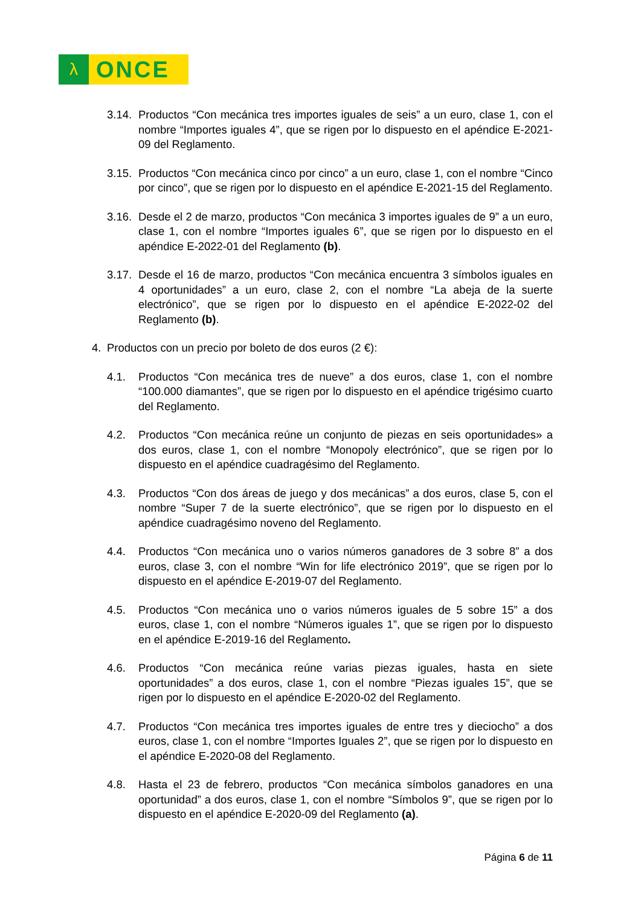λ
ONCE
3.14.
Productos “Con mecánica tres importes iguales de seis” a un euro, clase 1, con el nombre “Importes iguales 4”, que se rigen por lo dispuesto en el apéndice E-2021-09 del Reglamento.
3.15.
Productos “Con mecánica cinco por cinco” a un euro, clase 1, con el nombre “Cinco por cinco”, que se rigen por lo dispuesto en el apéndice E-2021-15 del Reglamento.
3.16.
Desde el 2 de marzo, productos “Con mecánica 3 importes iguales de 9” a un euro, clase 1, con el nombre “Importes iguales 6”, que se rigen por lo dispuesto en el apéndice E-2022-01 del Reglamento (b).
3.17.
Desde el 16 de marzo, productos “Con mecánica encuentra 3 símbolos iguales en 4 oportunidades” a un euro, clase 2, con el nombre “La abeja de la suerte electrónico”, que se rigen por lo dispuesto en el apéndice E-2022-02 del Reglamento (b).
4. Productos con un precio por boleto de dos euros (2 €):
4.1. Productos “Con mecánica tres de nueve” a dos euros, clase 1, con el nombre “100.000 diamantes”, que se rigen por lo dispuesto en el apéndice trigésimo cuarto del Reglamento.
4.2. Productos “Con mecánica reúne un conjunto de piezas en seis oportunidades» a dos euros, clase 1, con el nombre “Monopoly electrónico”, que se rigen por lo dispuesto en el apéndice cuadragésimo del Reglamento.
4.3. Productos “Con dos áreas de juego y dos mecánicas” a dos euros, clase 5, con el nombre “Super 7 de la suerte electrónico”, que se rigen por lo dispuesto en el apéndice cuadragésimo noveno del Reglamento.
4.4. Productos “Con mecánica uno o varios números ganadores de 3 sobre 8” a dos euros, clase 3, con el nombre “Win for life electrónico 2019”, que se rigen por lo dispuesto en el apéndice E-2019-07 del Reglamento.
4.5. Productos “Con mecánica uno o varios números iguales de 5 sobre 15” a dos euros, clase 1, con el nombre “Números iguales 1”, que se rigen por lo dispuesto en el apéndice E-2019-16 del Reglamento.
4.6. Productos “Con mecánica reúne varias piezas iguales, hasta en siete oportunidades” a dos euros, clase 1, con el nombre “Piezas iguales 15”, que se rigen por lo dispuesto en el apéndice E-2020-02 del Reglamento.
4.7. Productos “Con mecánica tres importes iguales de entre tres y dieciocho” a dos euros, clase 1, con el nombre “Importes Iguales 2”, que se rigen por lo dispuesto en el apéndice E-2020-08 del Reglamento.
4.8. Hasta el 23 de febrero, productos “Con mecánica símbolos ganadores en una oportunidad” a dos euros, clase 1, con el nombre “Símbolos 9”, que se rigen por lo dispuesto en el apéndice E-2020-09 del Reglamento (a).
Página 6 de 11